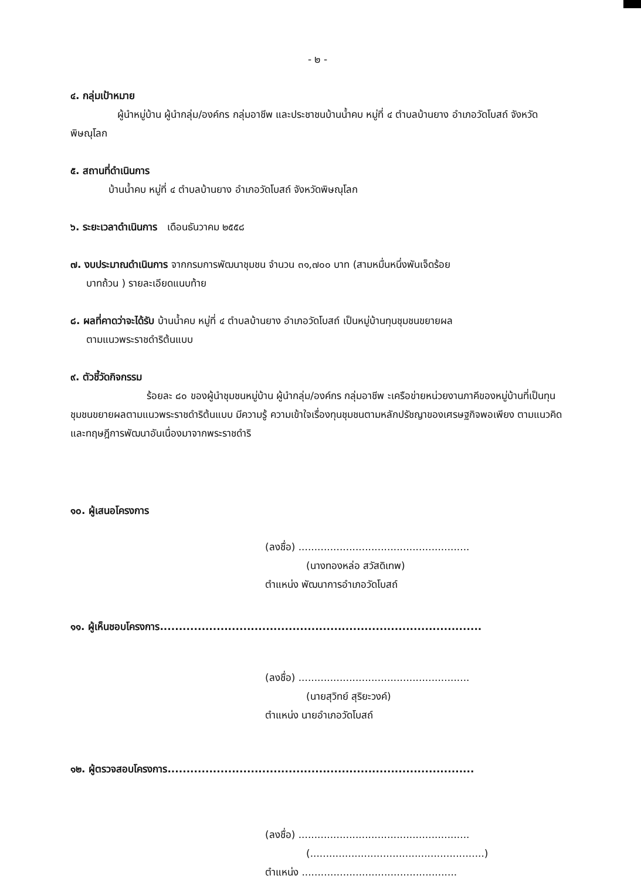- ๒ -
๔. กลุ่มเป้าหมาย
ผู้นำหมู่บ้าน ผู้นำกลุ่ม/องค์กร กลุ่มอาชีพ และประชาชนบ้านน้ำคบ หมู่ที่ ๔ ตำบลบ้านยาง อำเภอวัดโบสถ์ จังหวัดพิษณุโลก
๕. สถานที่ดำเนินการ
บ้านน้ำคบ หมู่ที่ ๔ ตำบลบ้านยาง อำเภอวัดโบสถ์ จังหวัดพิษณุโลก
๖. ระยะเวลาดำเนินการ เดือนธันวาคม ๒๕๕๘
๗. งบประมาณดำเนินการ จากกรมการพัฒนาชุมชน จำนวน ๓๑,๗๐๐ บาท (สามหมื่นหนึ่งพันเจ็ดร้อย
บาทถ้วน ) รายละเอียดแนบท้าย
๘. ผลที่คาดว่าจะได้รับ บ้านน้ำคบ หมู่ที่ ๔ ตำบลบ้านยาง อำเภอวัดโบสถ์ เป็นหมู่บ้านทุนชุมชนขยายผล
ตามแนวพระราชดำริต้นแบบ
๙. ตัวชี้วัดกิจกรรม
ร้อยละ ๘๐ ของผู้นำชุมชนหมู่บ้าน ผู้นำกลุ่ม/องค์กร กลุ่มอาชีพ ะเครือข่ายหน่วยงานภาคีของหมู่บ้านที่เป็นทุนชุมชนขยายผลตามแนวพระราชดำริต้นแบบ มีความรู้ ความเข้าใจเรื่องทุนชุมชนตามหลักปรัชญาของเศรษฐกิจพอเพียง ตามแนวคิดและทฤษฎีการพัฒนาอันเนื่องมาจากพระราชดำริ
๑๐. ผู้เสนอโครงการ
(ลงชื่อ) ......................................................
(นางทองหล่อ สวัสดิเทพ)
ตำแหน่ง พัฒนาการอำเภอวัดโบสถ์
๑๑. ผู้เห็นชอบโครงการ.....................................................................................
(ลงชื่อ) ......................................................
(นายสุวิทย์ สุริยะวงค์)
ตำแหน่ง นายอำเภอวัดโบสถ์
๑๒. ผู้ตรวจสอบโครงการ.................................................................................
(ลงชื่อ) ......................................................
(.......................................................)
ตำแหน่ง .................................................